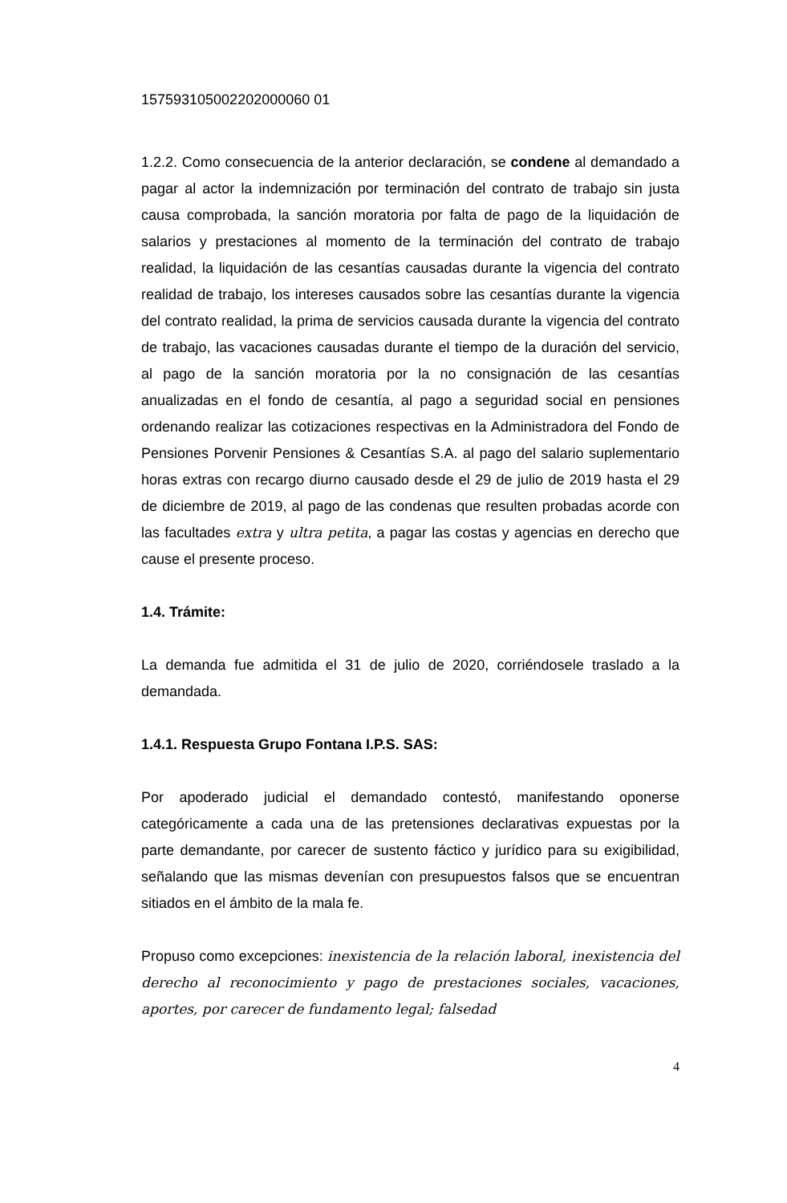157593105002202000060 01
1.2.2. Como consecuencia de la anterior declaración, se condene al demandado a pagar al actor la indemnización por terminación del contrato de trabajo sin justa causa comprobada, la sanción moratoria por falta de pago de la liquidación de salarios y prestaciones al momento de la terminación del contrato de trabajo realidad, la liquidación de las cesantías causadas durante la vigencia del contrato realidad de trabajo, los intereses causados sobre las cesantías durante la vigencia del contrato realidad, la prima de servicios causada durante la vigencia del contrato de trabajo, las vacaciones causadas durante el tiempo de la duración del servicio, al pago de la sanción moratoria por la no consignación de las cesantías anualizadas en el fondo de cesantía, al pago a seguridad social en pensiones ordenando realizar las cotizaciones respectivas en la Administradora del Fondo de Pensiones Porvenir Pensiones & Cesantías S.A. al pago del salario suplementario horas extras con recargo diurno causado desde el 29 de julio de 2019 hasta el 29 de diciembre de 2019, al pago de las condenas que resulten probadas acorde con las facultades extra y ultra petita, a pagar las costas y agencias en derecho que cause el presente proceso.
1.4. Trámite:
La demanda fue admitida el 31 de julio de 2020, corriéndosele traslado a la demandada.
1.4.1. Respuesta Grupo Fontana I.P.S. SAS:
Por apoderado judicial el demandado contestó, manifestando oponerse categóricamente a cada una de las pretensiones declarativas expuestas por la parte demandante, por carecer de sustento fáctico y jurídico para su exigibilidad, señalando que las mismas devenían con presupuestos falsos que se encuentran sitiados en el ámbito de la mala fe.
Propuso como excepciones: inexistencia de la relación laboral, inexistencia del derecho al reconocimiento y pago de prestaciones sociales, vacaciones, aportes, por carecer de fundamento legal; falsedad
4